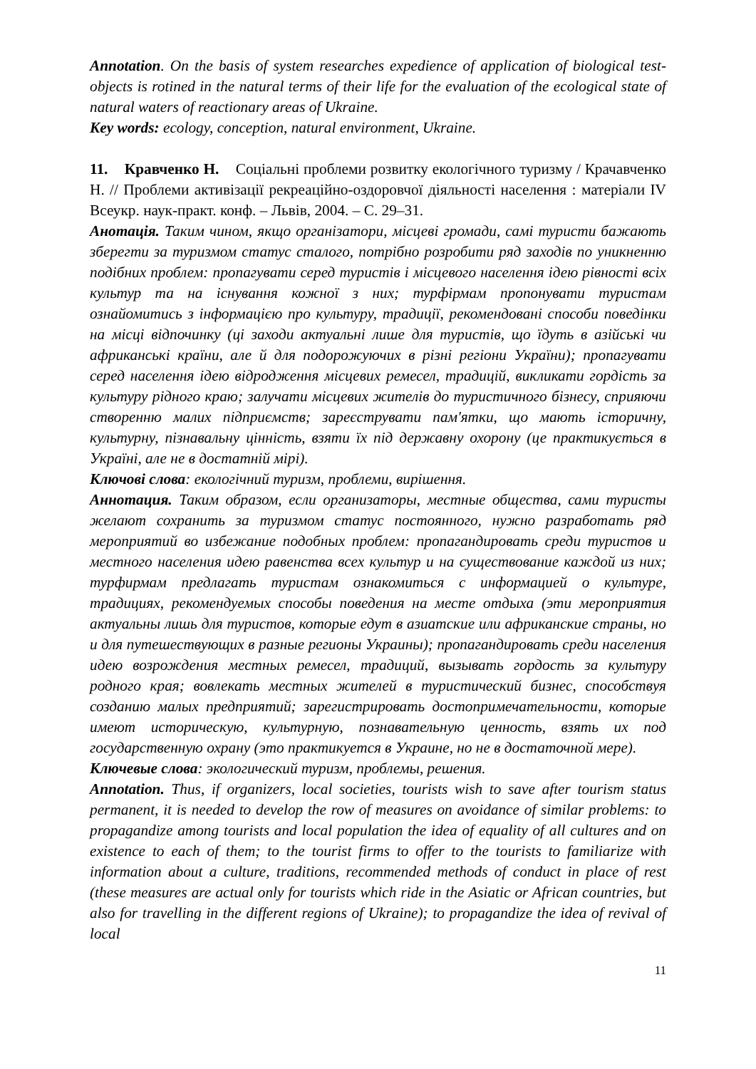Annotation. On the basis of system researches expedience of application of biological test-objects is rotined in the natural terms of their life for the evaluation of the ecological state of natural waters of reactionary areas of Ukraine.
Key words: ecology, conception, natural environment, Ukraine.
11. Кравченко Н. Соціальні проблеми розвитку екологічного туризму / Крачавченко Н. // Проблеми активізації рекреаційно-оздоровчої діяльності населення : матеріали IV Всеукр. наук-практ. конф. – Львів, 2004. – С. 29–31.
Анотація. Таким чином, якщо організатори, місцеві громади, самі туристи бажають зберегти за туризмом статус сталого, потрібно розробити ряд заходів по уникненню подібних проблем: пропагувати серед туристів і місцевого населення ідею рівності всіх культур та на існування кожної з них; турфірмам пропонувати туристам ознайомитись з інформацією про культуру, традиції, рекомендовані способи поведінки на місці відпочинку (ці заходи актуальні лише для туристів, що їдуть в азійські чи африканські країни, але й для подорожуючих в різні регіони України); пропагувати серед населення ідею відродження місцевих ремесел, традицій, викликати гордість за культуру рідного краю; залучати місцевих жителів до туристичного бізнесу, сприяючи створенню малих підприємств; зареєструвати пам'ятки, що мають історичну, культурну, пізнавальну цінність, взяти їх під державну охорону (це практикується в Україні, але не в достатній мірі).
Ключові слова: екологічний туризм, проблеми, вирішення.
Аннотация. Таким образом, если организаторы, местные общества, сами туристы желают сохранить за туризмом статус постоянного, нужно разработать ряд мероприятий во избежание подобных проблем: пропагандировать среди туристов и местного населения идею равенства всех культур и на существование каждой из них; турфирмам предлагать туристам ознакомиться с информацией о культуре, традициях, рекомендуемых способы поведения на месте отдыха (эти мероприятия актуальны лишь для туристов, которые едут в азиатские или африканские страны, но и для путешествующих в разные регионы Украины); пропагандировать среди населения идею возрождения местных ремесел, традиций, вызывать гордость за культуру родного края; вовлекать местных жителей в туристический бизнес, способствуя созданию малых предприятий; зарегистрировать достопримечательности, которые имеют историческую, культурную, познавательную ценность, взять их под государственную охрану (это практикуется в Украине, но не в достаточной мере).
Ключевые слова: экологический туризм, проблемы, решения.
Annotation. Thus, if organizers, local societies, tourists wish to save after tourism status permanent, it is needed to develop the row of measures on avoidance of similar problems: to propagandize among tourists and local population the idea of equality of all cultures and on existence to each of them; to the tourist firms to offer to the tourists to familiarize with information about a culture, traditions, recommended methods of conduct in place of rest (these measures are actual only for tourists which ride in the Asiatic or African countries, but also for travelling in the different regions of Ukraine); to propagandize the idea of revival of local
11